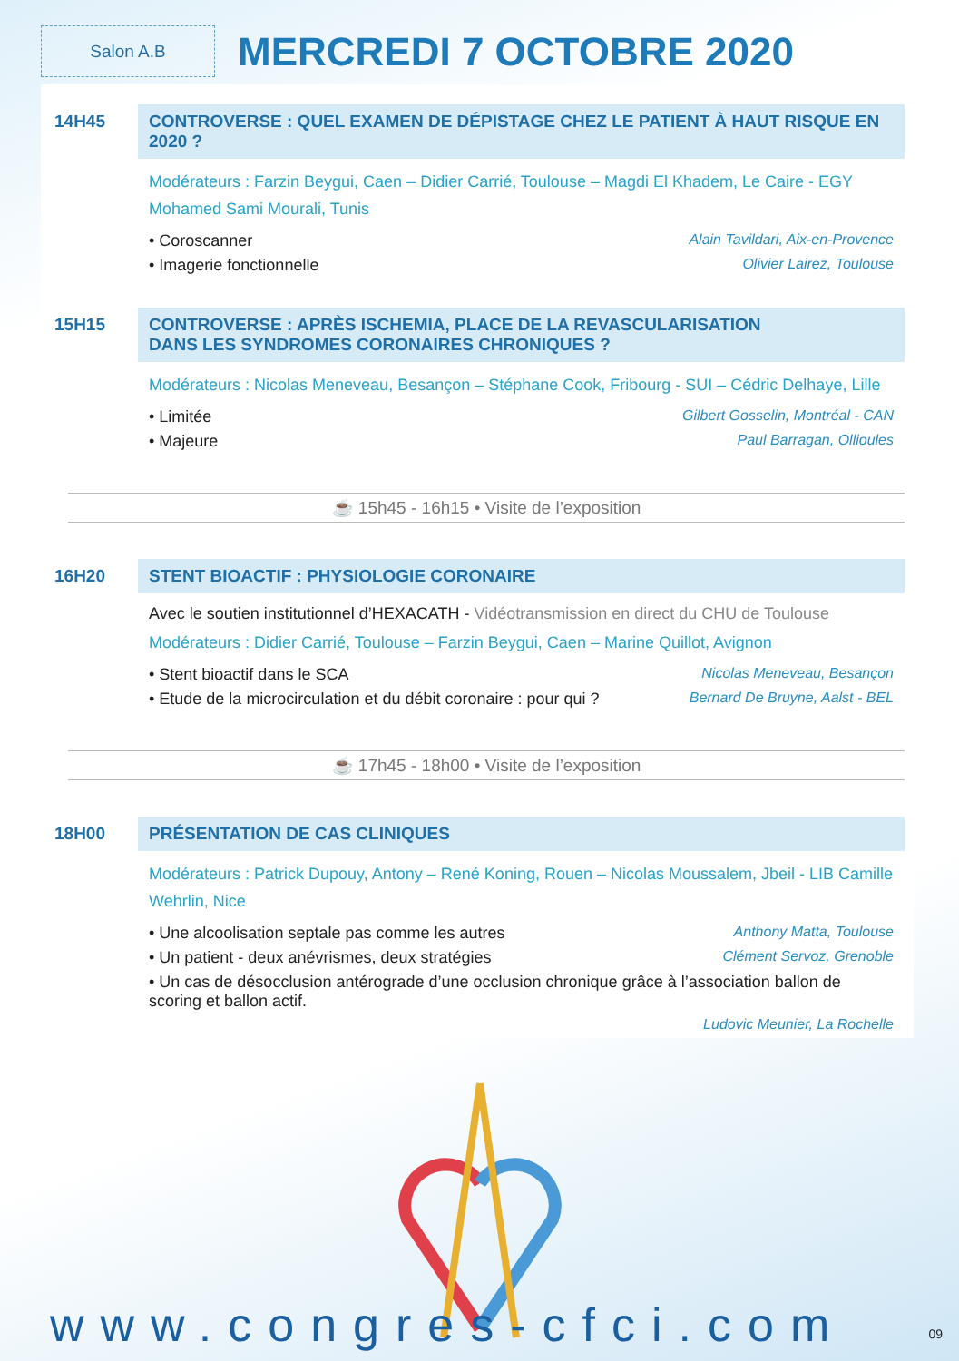Salon A.B
MERCREDI 7 OCTOBRE 2020
14H45 CONTROVERSE : QUEL EXAMEN DE DÉPISTAGE CHEZ LE PATIENT À HAUT RISQUE EN 2020 ?
Modérateurs : Farzin Beygui, Caen – Didier Carrié, Toulouse – Magdi El Khadem, Le Caire - EGY Mohamed Sami Mourali, Tunis
• Coroscanner Alain Tavildari, Aix-en-Provence
• Imagerie fonctionnelle Olivier Lairez, Toulouse
15H15 CONTROVERSE : APRÈS ISCHEMIA, PLACE DE LA REVASCULARISATION
DANS LES SYNDROMES CORONAIRES CHRONIQUES ?
Modérateurs : Nicolas Meneveau, Besançon – Stéphane Cook, Fribourg - SUI – Cédric Delhaye, Lille
• Limitée Gilbert Gosselin, Montréal - CAN
• Majeure Paul Barragan, Ollioules
☕ 15h45 - 16h15 • Visite de l’exposition
16H20 STENT BIOACTIF : PHYSIOLOGIE CORONAIRE
Avec le soutien institutionnel d’HEXACATH - Vidéotransmission en direct du CHU de Toulouse
Modérateurs : Didier Carrié, Toulouse – Farzin Beygui, Caen – Marine Quillot, Avignon
• Stent bioactif dans le SCA Nicolas Meneveau, Besançon
• Etude de la microcirculation et du débit coronaire : pour qui ? Bernard De Bruyne, Aalst - BEL
☕ 17h45 - 18h00 • Visite de l’exposition
18H00 PRÉSENTATION DE CAS CLINIQUES
Modérateurs : Patrick Dupouy, Antony – René Koning, Rouen – Nicolas Moussalem, Jbeil - LIB Camille Wehrlin, Nice
• Une alcoolisation septale pas comme les autres Anthony Matta, Toulouse
• Un patient - deux anévrismes, deux stratégies Clément Servoz, Grenoble
• Un cas de désocclusion antérograde d’une occlusion chronique grâce à l’association ballon de scoring et ballon actif.
Ludovic Meunier, La Rochelle
www.congres-cfci.com 09